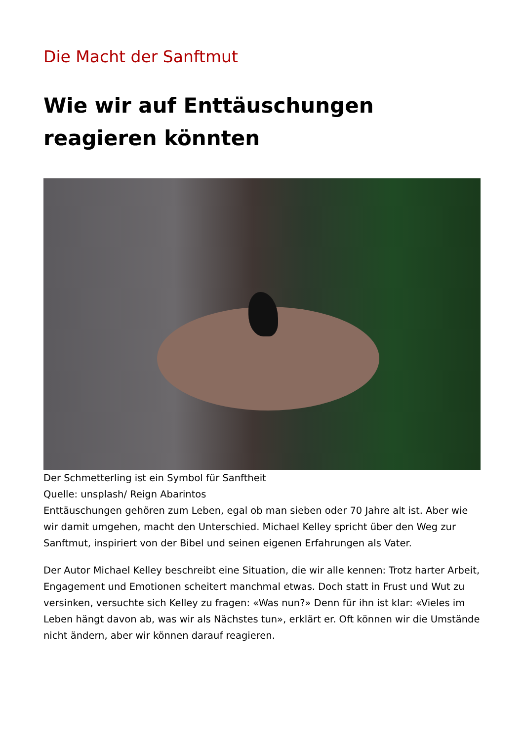Die Macht der Sanftmut
Wie wir auf Enttäuschungen reagieren könnten
Der Schmetterling ist ein Symbol für Sanftheit
Quelle: unsplash/ Reign Abarintos
Enttäuschungen gehören zum Leben, egal ob man sieben oder 70 Jahre alt ist. Aber wie wir damit umgehen, macht den Unterschied. Michael Kelley spricht über den Weg zur Sanftmut, inspiriert von der Bibel und seinen eigenen Erfahrungen als Vater.
Der Autor Michael Kelley beschreibt eine Situation, die wir alle kennen: Trotz harter Arbeit, Engagement und Emotionen scheitert manchmal etwas. Doch statt in Frust und Wut zu versinken, versuchte sich Kelley zu fragen: «Was nun?» Denn für ihn ist klar: «Vieles im Leben hängt davon ab, was wir als Nächstes tun», erklärt er. Oft können wir die Umstände nicht ändern, aber wir können darauf reagieren.